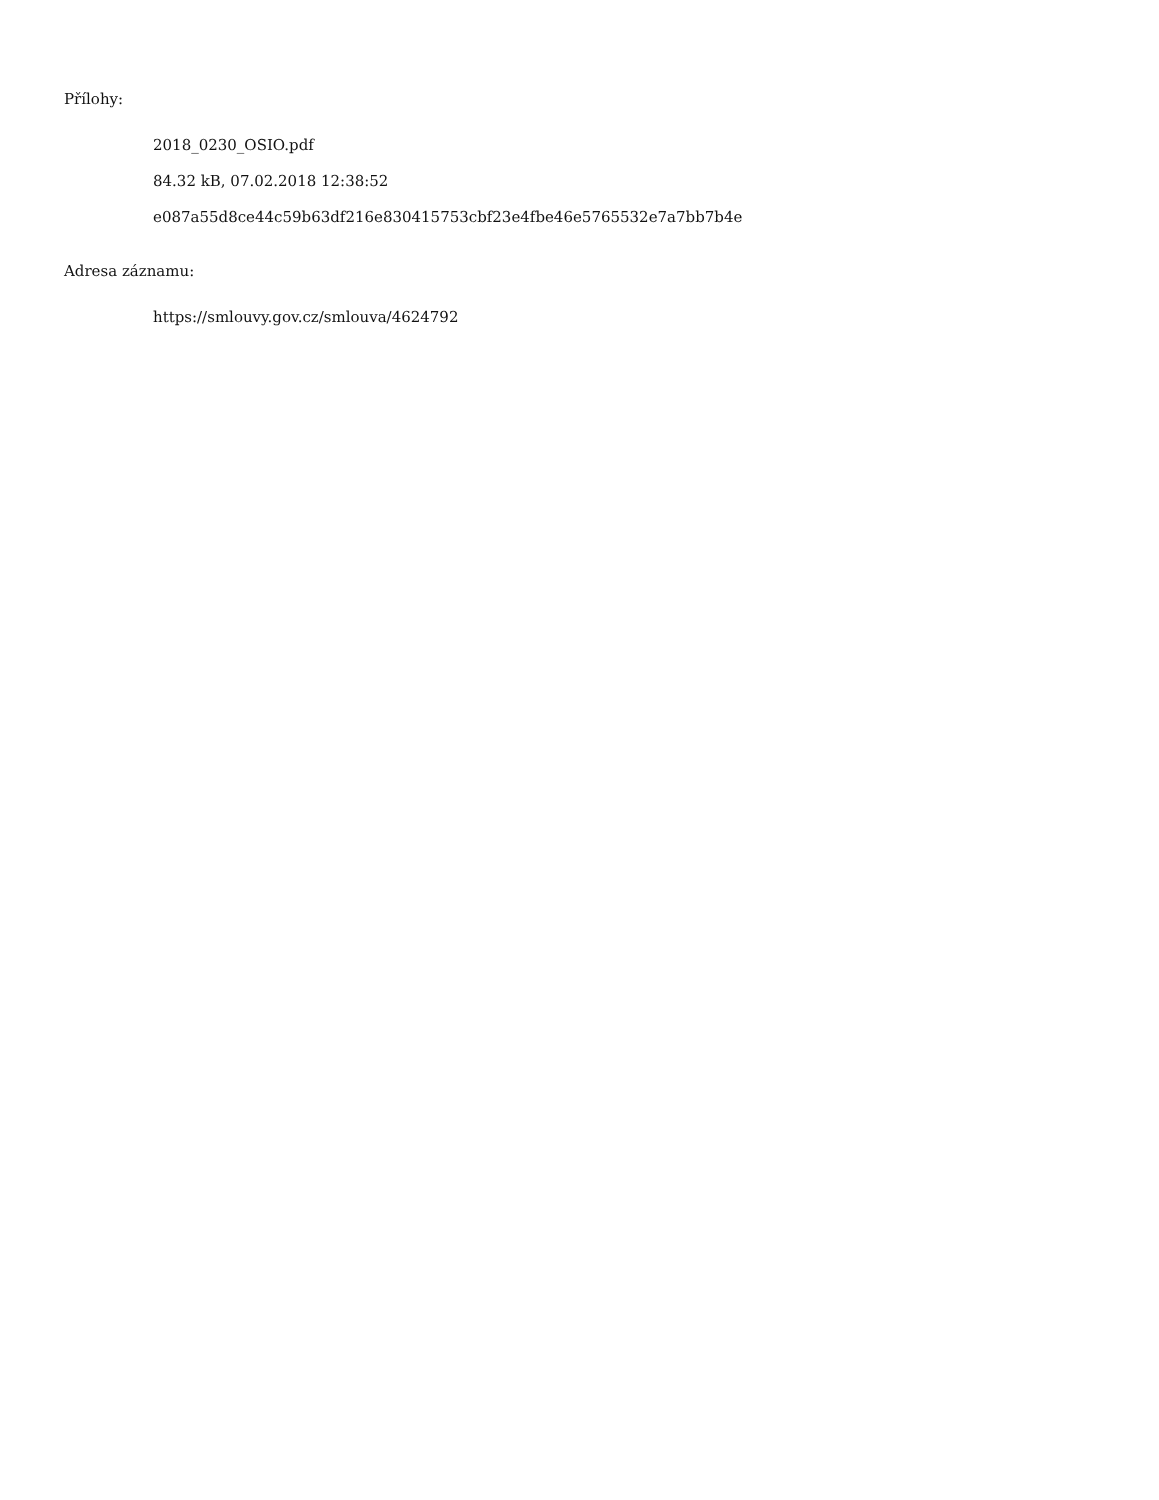Přílohy:
2018_0230_OSIO.pdf
84.32 kB, 07.02.2018 12:38:52
e087a55d8ce44c59b63df216e830415753cbf23e4fbe46e5765532e7a7bb7b4e
Adresa záznamu:
https://smlouvy.gov.cz/smlouva/4624792